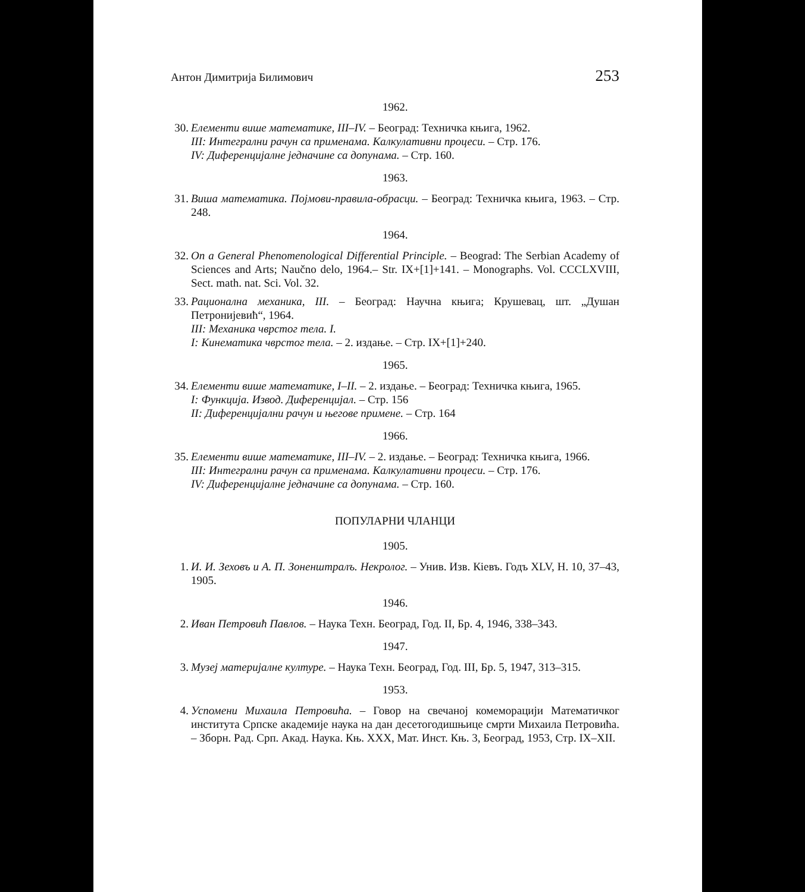Антон Димитрија Билимович 253
1962.
30. Елементи више математике, III–IV. – Београд: Техничка књига, 1962.
III: Интегрални рачун са применама. Калкулативни процеси. – Стр. 176.
IV: Диференцијалне једначине са допунама. – Стр. 160.
1963.
31. Виша математика. Појмови-правила-обрасци. – Београд: Техничка књига, 1963. – Стр. 248.
1964.
32. On a General Phenomenological Differential Principle. – Beograd: The Serbian Academy of Sciences and Arts; Naučno delo, 1964.– Str. IX+[1]+141. – Monographs. Vol. CCCLXVIII, Sect. math. nat. Sci. Vol. 32.
33. Рационална механика, III. – Београд: Научна књига; Крушевац, шт. „Душан Петронијевић“, 1964.
III: Механика чврстог тела. I.
I: Кинематика чврстог тела. – 2. издање. – Стр. IX+[1]+240.
1965.
34. Елементи више математике, I–II. – 2. издање. – Београд: Техничка књига, 1965.
I: Функција. Извод. Диференцијал. – Стр. 156
II: Диференцијални рачун и његове примене. – Стр. 164
1966.
35. Елементи више математике, III–IV. – 2. издање. – Београд: Техничка књига, 1966.
III: Интегрални рачун са применама. Калкулативни процеси. – Стр. 176.
IV: Диференцијалне једначине са допунама. – Стр. 160.
ПОПУЛАРНИ ЧЛАНЦИ
1905.
1. И. И. Зеховъ и А. П. Зоненштралъ. Некролог. – Унив. Изв. Кiевъ. Годъ XLV, Н. 10, 37–43, 1905.
1946.
2. Иван Петровић Павлов. – Наука Техн. Београд, Год. II, Бр. 4, 1946, 338–343.
1947.
3. Музеј материјалне културе. – Наука Техн. Београд, Год. III, Бр. 5, 1947, 313–315.
1953.
4. Успомени Михаила Петровића. – Говор на свечаној комеморацији Математичког института Српске академије наука на дан десетогодишњице смрти Михаила Петровића. – Зборн. Рад. Срп. Акад. Наука. Књ. XXX, Мат. Инст. Књ. 3, Београд, 1953, Стр. IX–XII.